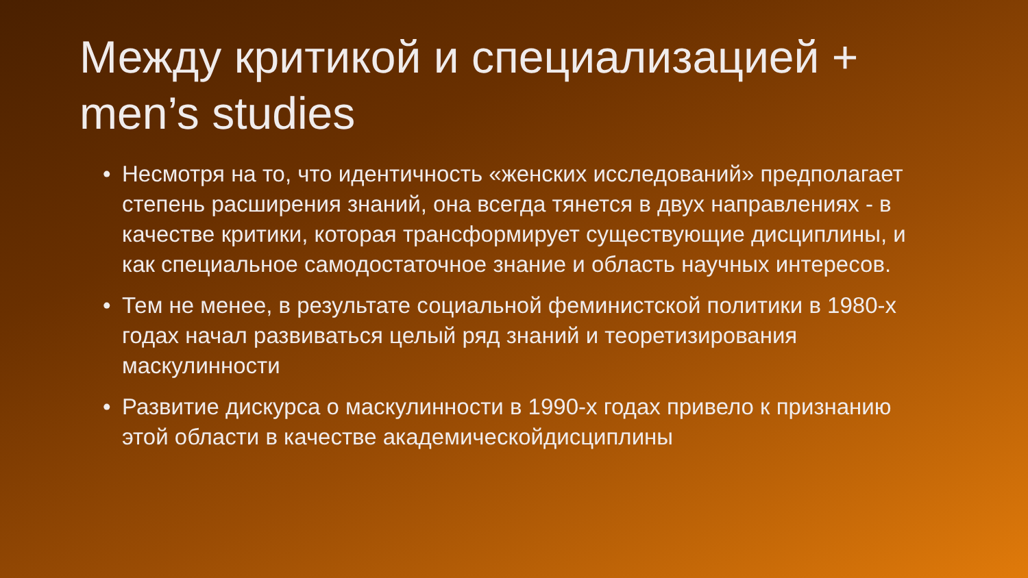Между критикой и специализацией + men’s studies
• Несмотря на то, что идентичность «женских исследований» предполагает степень расширения знаний, она всегда тянется в двух направлениях - в качестве критики, которая трансформирует существующие дисциплины, и как специальное самодостаточное знание и область научных интересов.
• Тем не менее, в результате социальной феминистской политики в 1980-х годах начал развиваться целый ряд знаний и теоретизирования маскулинности
• Развитие дискурса о маскулинности в 1990-х годах привело к признанию этой области в качестве академическойдисциплины